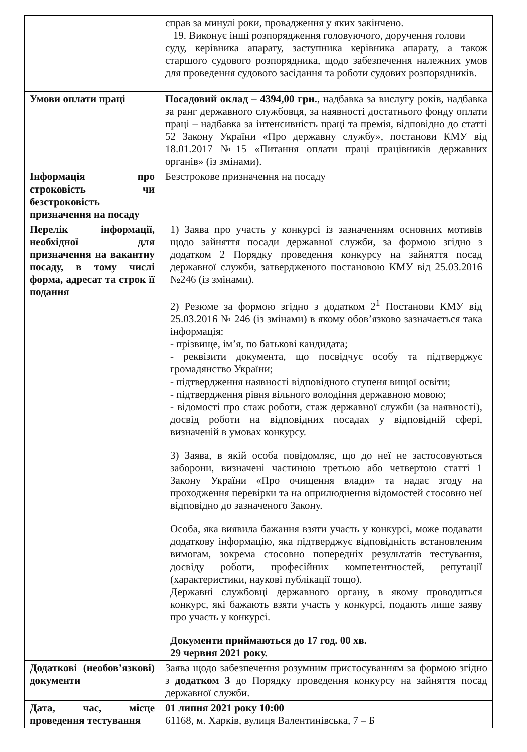| | справ за минулі роки, провадження у яких закінчено. 19. Виконує інші розпорядження головуючого, доручення голови суду, керівника апарату, заступника керівника апарату, а також старшого судового розпорядника, щодо забезпечення належних умов для проведення судового засідання та роботи судових розпорядників. |
| Умови оплати праці | Посадовий оклад – 4394,00 грн. , надбавка за вислугу років, надбавка за ранг державного службовця, за наявності достатнього фонду оплати праці – надбавка за інтенсивність праці та премія, відповідно до статті 52 Закону України «Про державну службу», постанови КМУ від 18.01.2017 №15 «Питання оплати праці працівників державних органів» (із змінами). |
| Інформація про строковість чи безстроковість призначення на посаду | Безстрокове призначення на посаду |
| Перелік інформації, необхідної для призначення на вакантну посаду, в тому числі форма, адресат та строк її подання | 1) Заява про участь у конкурсі із зазначенням основних мотивів щодо зайняття посади державної служби, за формою згідно з додатком 2 Порядку проведення конкурсу на зайняття посад державної служби, затвердженого постановою КМУ від 25.03.2016 №246 (із змінами). 2) Резюме за формою згідно з додатком 2<sup>1</sup> Постанови КМУ від 25.03.2016 № 246 (із змінами) в якому обов’язково зазначається така інформація: - прізвище, ім’я, по батькові кандидата; - реквізити документа, що посвідчує особу та підтверджує громадянство України; - підтвердження наявності відповідного ступеня вищої освіти; - підтвердження рівня вільного володіння державною мовою; - відомості про стаж роботи, стаж державної служби (за наявності), досвід роботи на відповідних посадах у відповідній сфері, визначеній в умовах конкурсу. 3) Заява, в якій особа повідомляє, що до неї не застосовуються заборони, визначені частиною третьою або четвертою статті 1 Закону України «Про очищення влади» та надає згоду на проходження перевірки та на оприлюднення відомостей стосовно неї відповідно до зазначеного Закону. Особа, яка виявила бажання взяти участь у конкурсі, може подавати додаткову інформацію, яка підтверджує відповідність встановленим вимогам, зокрема стосовно попередніх результатів тестування, досвіду роботи, професійних компетентностей, репутації (характеристики, наукові публікації тощо). Державні службовці державного органу, в якому проводиться конкурс, які бажають взяти участь у конкурсі, подають лише заяву про участь у конкурсі. Документи приймаються до 17 год. 00 хв. 29 червня 2021 року. |
| Додаткові (необов’язкові) документи | Заява щодо забезпечення розумним пристосуванням за формою згідно з додатком 3 до Порядку проведення конкурсу на зайняття посад державної служби. |
| Дата, час, місце проведення тестування | 01 липня 2021 року 10:00 61168, м. Харків, вулиця Валентинівська, 7 – Б |